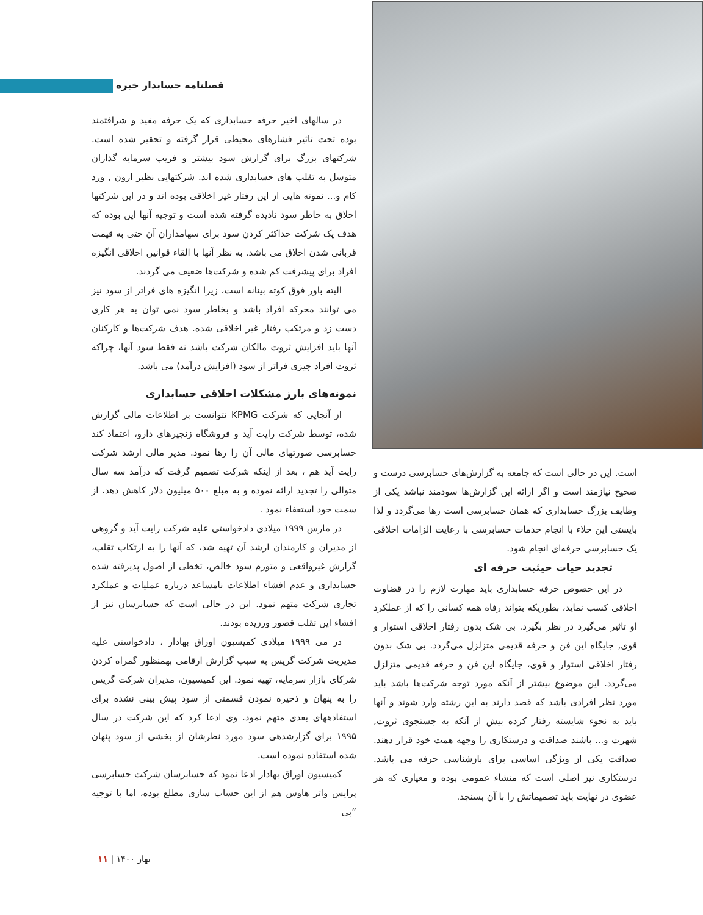فصلنامه حسابدار خبره
در سالهای اخیر حرفه حسابداری که یک حرفه مفید و شرافتمند بوده تحت تاثیر فشارهای محیطی قرار گرفته و تحقیر شده است. شرکتهای بزرگ برای گزارش سود بیشتر و فریب سرمایه گذاران متوسل به تقلب های حسابداری شده اند. شرکتهایی نظیر ارون , ورد کام و... نمونه هایی از این رفتار غیر اخلاقی بوده اند و در این شرکتها اخلاق به خاطر سود نادیده گرفته شده است و توجیه آنها این بوده که هدف یک شرکت حداکثر کردن سود برای سهامداران آن حتی به قیمت قربانی شدن اخلاق می باشد. به نظر آنها با القاء قوانین اخلاقی انگیزه افراد برای پیشرفت کم شده و شرکت‌ها ضعیف می گردند.
البته باور فوق کوته بینانه است، زیرا انگیزه های فراتر از سود نیز می توانند محرکه افراد باشد و بخاطر سود نمی توان به هر کاری دست زد و مرتکب رفتار غیر اخلاقی شده. هدف شرکت‌ها و کارکنان آنها باید افزایش ثروت مالکان شرکت باشد نه فقط سود آنها، چراکه ثروت افراد چیزی فراتر از سود (افزایش درآمد) می باشد.
نمونه‌های بارز مشکلات اخلاقی حسابداری
از آنجایی که شرکت KPMG نتوانست بر اطلاعات مالی گزارش شده، توسط شرکت رایت آید و فروشگاه زنجیرهای دارو، اعتماد کند حسابرسی صورتهای مالی آن را رها نمود. مدیر مالی ارشد شرکت رایت آید هم ، بعد از اینکه شرکت تصمیم گرفت که درآمد سه سال متوالی را تجدید ارائه نموده و به مبلغ ۵۰۰ میلیون دلار کاهش دهد، از سمت خود استعفاء نمود .
در مارس ۱۹۹۹ میلادی دادخواستی علیه شرکت رایت آید و گروهی از مدیران و کارمندان ارشد آن تهیه شد، که آنها را به ارتکاب تقلب، گزارش غیرواقعی و متورم سود خالص، تخطی از اصول پذیرفته شده حسابداری و عدم افشاء اطلاعات نامساعد درباره عملیات و عملکرد تجاری شرکت متهم نمود. این در حالی است که حسابرسان نیز از افشاء این تقلب قصور ورزیده بودند.
در می ۱۹۹۹ میلادی کمیسیون اوراق بهادار ، دادخواستی علیه مدیریت شرکت گریس به سبب گزارش ارقامی بهمنظور گمراه کردن شرکای بازار سرمایه، تهیه نمود. این کمیسیون، مدیران شرکت گریس را به پنهان و ذخیره نمودن قسمتی از سود پیش بینی نشده برای استفادههای بعدی متهم نمود. وی ادعا کرد که این شرکت در سال ۱۹۹۵ برای گزارشدهی سود مورد نظرشان از بخشی از سود پنهان شده استفاده نموده است.
کمیسیون اوراق بهادار ادعا نمود که حسابرسان شرکت حسابرسی پرایس واتر هاوس هم از این حساب سازی مطلع بوده، اما با توجیه ”بی
است. این در حالی است که جامعه به گزارش‌های حسابرسی درست و صحیح نیازمند است و اگر ارائه این گزارش‌ها سودمند نباشد یکی از وظایف بزرگ حسابداری که همان حسابرسی است رها می‌گردد و لذا بایستی این خلاء با انجام خدمات حسابرسی با رعایت الزامات اخلاقی یک حسابرسی حرفه‌ای انجام شود.
تجدید حیات حیثیت حرفه ای
در این خصوص حرفه حسابداری باید مهارت لازم را در قضاوت اخلاقی کسب نماید، بطوریکه بتواند رفاه همه کسانی را که از عملکرد او تاثیر می‌گیرد در نظر بگیرد. بی شک بدون رفتار اخلاقی استوار و قوی, جایگاه این فن و حرفه قدیمی متزلزل می‌گردد. بی شک بدون رفتار اخلاقی استوار و قوی، جایگاه این فن و حرفه قدیمی متزلزل می‌گردد. این موضوع بیشتر از آنکه مورد توجه شرکت‌ها باشد باید مورد نظر افرادی باشد که قصد دارند به این رشته وارد شوند و آنها باید به نحوء شایسته رفتار کرده بیش از آنکه به جستجوی ثروت, شهرت و... باشند صداقت و درستکاری را وجهه همت خود قرار دهند. صداقت یکی از ویژگی اساسی برای بازشناسی حرفه می باشد. درستکاری نیز اصلی است که منشاء عمومی بوده و معیاری که هر عضوی در نهایت باید تصمیماتش را با آن بسنجد.
بهار ۱۴۰۰ | ۱۱